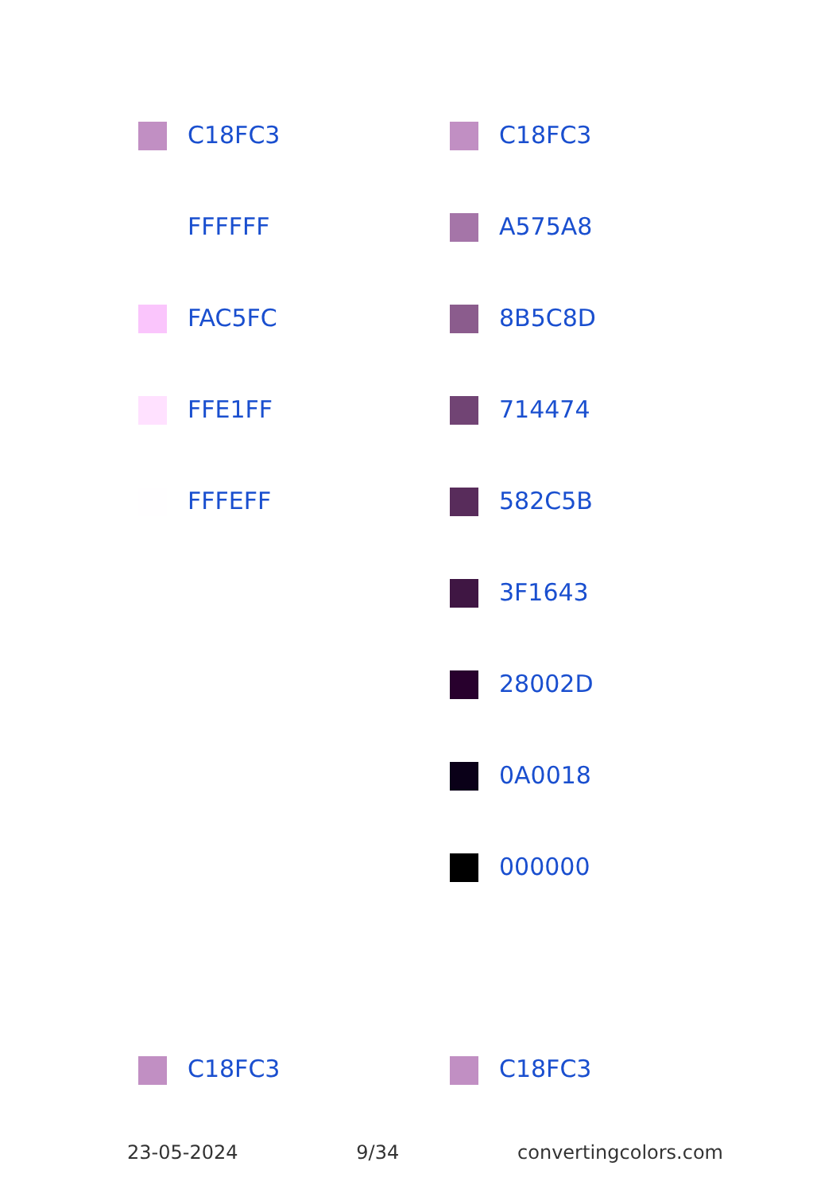| C18FC3 | C18FC3 |
| FFFFFF | A575A8 |
| FAC5FC | 8B5C8D |
| FFE1FF | 714474 |
| FFFEFF | 582C5B |
| | 3F1643 |
| | 28002D |
| | 0A0018 |
| | 000000 |
| C18FC3 | C18FC3 |
23-05-2024 9/34 convertingcolors.com